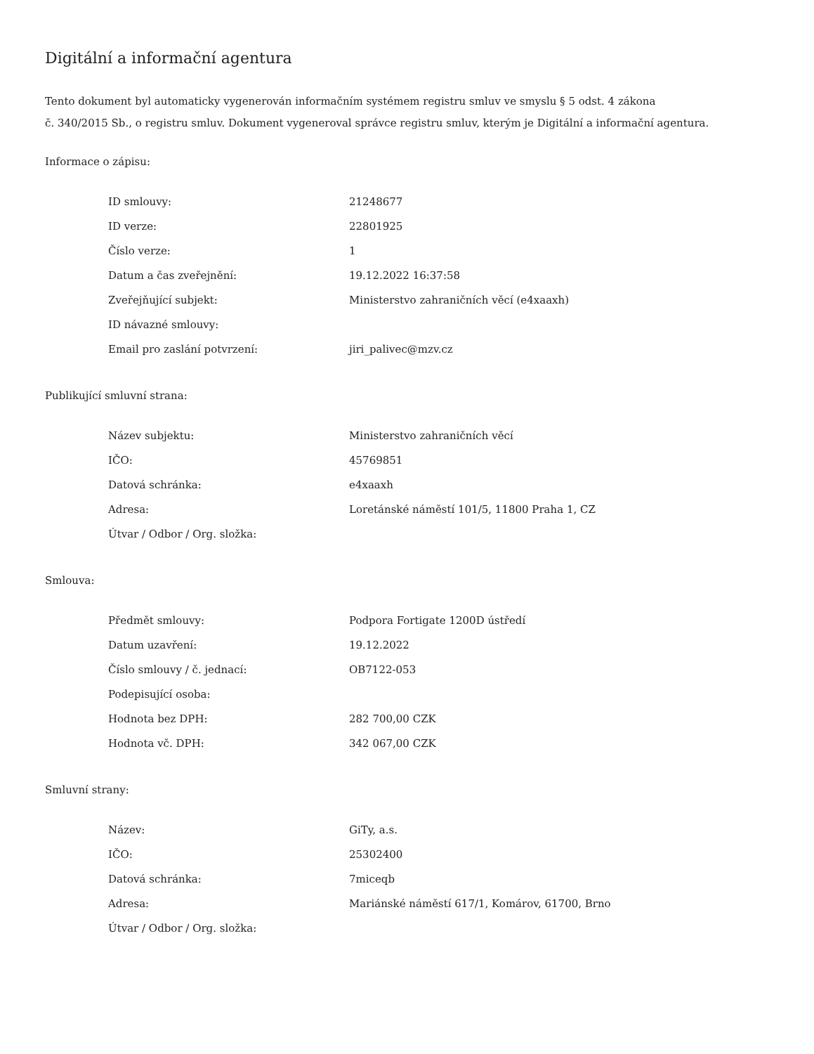Digitální a informační agentura
Tento dokument byl automaticky vygenerován informačním systémem registru smluv ve smyslu § 5 odst. 4 zákona
č. 340/2015 Sb., o registru smluv. Dokument vygeneroval správce registru smluv, kterým je Digitální a informační agentura.
Informace o zápisu:
| ID smlouvy: | 21248677 |
| ID verze: | 22801925 |
| Číslo verze: | 1 |
| Datum a čas zveřejnění: | 19.12.2022 16:37:58 |
| Zveřejňující subjekt: | Ministerstvo zahraničních věcí (e4xaaxh) |
| ID návazné smlouvy: | |
| Email pro zaslání potvrzení: | jiri_palivec@mzv.cz |
Publikující smluvní strana:
| Název subjektu: | Ministerstvo zahraničních věcí |
| IČO: | 45769851 |
| Datová schránka: | e4xaaxh |
| Adresa: | Loretánské náměstí 101/5, 11800 Praha 1, CZ |
| Útvar / Odbor / Org. složka: | |
Smlouva:
| Předmět smlouvy: | Podpora Fortigate 1200D ústředí |
| Datum uzavření: | 19.12.2022 |
| Číslo smlouvy / č. jednací: | OB7122-053 |
| Podepisující osoba: | |
| Hodnota bez DPH: | 282 700,00 CZK |
| Hodnota vč. DPH: | 342 067,00 CZK |
Smluvní strany:
| Název: | GiTy, a.s. |
| IČO: | 25302400 |
| Datová schránka: | 7miceqb |
| Adresa: | Mariánské náměstí 617/1, Komárov, 61700, Brno |
| Útvar / Odbor / Org. složka: | |